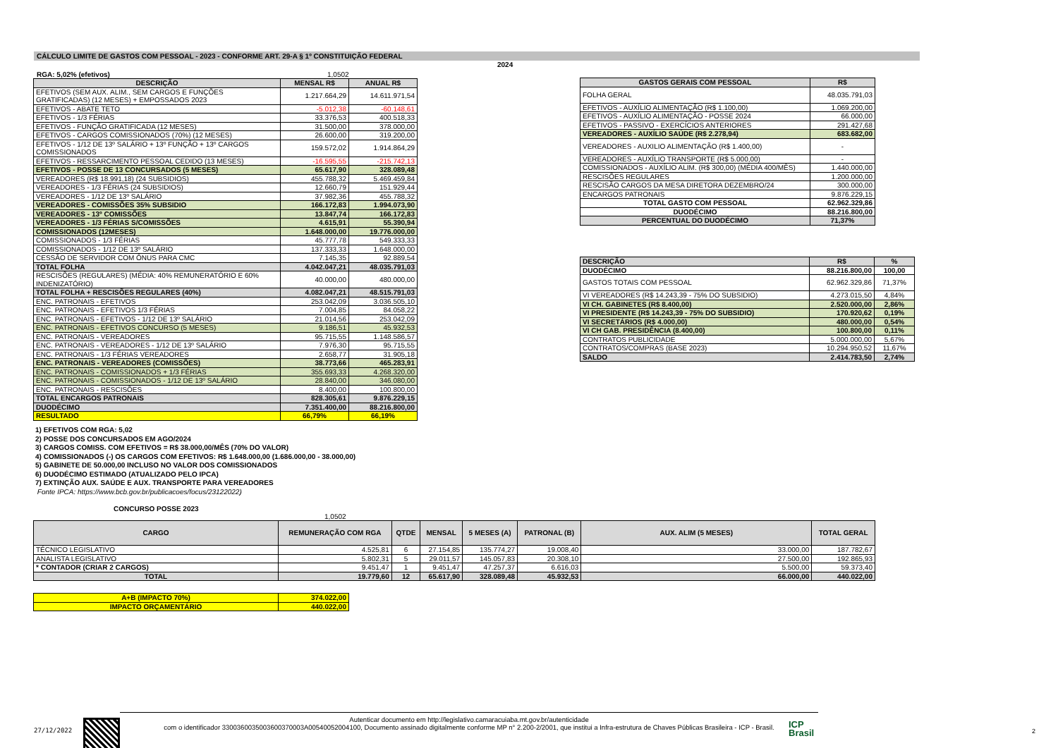CÁLCULO LIMITE DE GASTOS COM PESSOAL - 2023 - CONFORME ART. 29-A § 1º CONSTITUIÇÃO FEDERAL
2024
RGA: 5,02% (efetivos) 1,0502
| DESCRIÇÃO | MENSAL R$ | ANUAL R$ |
| --- | --- | --- |
| EFETIVOS (SEM AUX. ALIM., SEM CARGOS E FUNÇÕES GRATIFICADAS) (12 MESES) + EMPOSSADOS 2023 | 1.217.664,29 | 14.611.971,54 |
| EFETIVOS - ABATE TETO | -5.012,38 | -60.148,61 |
| EFETIVOS - 1/3 FÉRIAS | 33.376,53 | 400.518,33 |
| EFETIVOS - FUNÇÃO GRATIFICADA (12 MESES) | 31.500,00 | 378.000,00 |
| EFETIVOS - CARGOS COMISSIONADOS (70%) (12 MESES) | 26.600,00 | 319.200,00 |
| EFETIVOS - 1/12 DE 13º SALÁRIO + 13º FUNÇÃO + 13º CARGOS COMISSIONADOS | 159.572,02 | 1.914.864,29 |
| EFETIVOS - RESSARCIMENTO PESSOAL CEDIDO (13 MESES) | -16.595,55 | -215.742,13 |
| EFETIVOS - POSSE DE 13 CONCURSADOS (5 MESES) | 65.617,90 | 328.089,48 |
| VEREADORES (R$ 18.991,18) (24 SUBSIDIOS) | 455.788,32 | 5.469.459,84 |
| VEREADORES - 1/3 FÉRIAS (24 SUBSIDIOS) | 12.660,79 | 151.929,44 |
| VEREADORES - 1/12 DE 13º SALÁRIO | 37.982,36 | 455.788,32 |
| VEREADORES - COMISSÕES 35% SUBSIDIO | 166.172,83 | 1.994.073,90 |
| VEREADORES - 13º COMISSÕES | 13.847,74 | 166.172,83 |
| VEREADORES - 1/3 FÉRIAS S/COMISSÕES | 4.615,91 | 55.390,94 |
| COMISSIONADOS (12MESES) | 1.648.000,00 | 19.776.000,00 |
| COMISSIONADOS - 1/3 FÉRIAS | 45.777,78 | 549.333,33 |
| COMISSIONADOS - 1/12 DE 13º SALÁRIO | 137.333,33 | 1.648.000,00 |
| CESSÃO DE SERVIDOR COM ÔNUS PARA CMC | 7.145,35 | 92.889,54 |
| TOTAL FOLHA | 4.042.047,21 | 48.035.791,03 |
| RESCISÕES (REGULARES) (MÉDIA: 40% REMUNERATÓRIO E 60% INDENIZATÓRIO) | 40.000,00 | 480.000,00 |
| TOTAL FOLHA + RESCISÕES REGULARES (40%) | 4.082.047,21 | 48.515.791,03 |
| ENC. PATRONAIS - EFETIVOS | 253.042,09 | 3.036.505,10 |
| ENC. PATRONAIS - EFETIVOS 1/3 FÉRIAS | 7.004,85 | 84.058,22 |
| ENC. PATRONAIS - EFETIVOS - 1/12 DE 13º SALÁRIO | 21.014,56 | 253.042,09 |
| ENC. PATRONAIS - EFETIVOS CONCURSO (5 MESES) | 9.186,51 | 45.932,53 |
| ENC. PATRONAIS - VEREADORES | 95.715,55 | 1.148.586,57 |
| ENC. PATRONAIS - VEREADORES - 1/12 DE 13º SALÁRIO | 7.976,30 | 95.715,55 |
| ENC. PATRONAIS - 1/3 FÉRIAS VEREADORES | 2.658,77 | 31.905,18 |
| ENC. PATRONAIS - VEREADORES (COMISSÕES) | 38.773,66 | 465.283,91 |
| ENC. PATRONAIS - COMISSIONADOS + 1/3 FÉRIAS | 355.693,33 | 4.268.320,00 |
| ENC. PATRONAIS - COMISSIONADOS - 1/12 DE 13º SALÁRIO | 28.840,00 | 346.080,00 |
| ENC. PATRONAIS - RESCISÕES | 8.400,00 | 100.800,00 |
| TOTAL ENCARGOS PATRONAIS | 828.305,61 | 9.876.229,15 |
| DUODÉCIMO | 7.351.400,00 | 88.216.800,00 |
| RESULTADO | 66,79% | 66,19% |
| GASTOS GERAIS COM PESSOAL | R$ |
| --- | --- |
| FOLHA GERAL | 48.035.791,03 |
| EFETIVOS - AUXÍLIO ALIMENTAÇÃO (R$ 1.100,00) | 1.069.200,00 |
| EFETIVOS - AUXÍLIO ALIMENTAÇÃO - POSSE 2024 | 66.000,00 |
| EFETIVOS - PASSIVO - EXERCÍCIOS ANTERIORES | 291.427,68 |
| VEREADORES - AUXÍLIO SAÚDE (R$ 2.278,94) | 683.682,00 |
| VEREADORES - AUXILIO ALIMENTAÇÃO (R$ 1.400,00) | - |
| VEREADORES - AUXÍLIO TRANSPORTE (R$ 5.000,00) | - |
| COMISSIONADOS - AUXÍLIO ALIM. (R$ 300,00) (MÉDIA 400/MÊS) | 1.440.000,00 |
| RESCISÕES REGULARES | 1.200.000,00 |
| RESCISÃO CARGOS DA MESA DIRETORA DEZEMBRO/24 | 300.000,00 |
| ENCARGOS PATRONAIS | 9.876.229,15 |
| TOTAL GASTO COM PESSOAL | 62.962.329,86 |
| DUODÉCIMO | 88.216.800,00 |
| PERCENTUAL DO DUODÉCIMO | 71,37% |
| DESCRIÇÃO | R$ | % |
| --- | --- | --- |
| DUODÉCIMO | 88.216.800,00 | 100,00 |
| GASTOS TOTAIS COM PESSOAL | 62.962.329,86 | 71,37% |
| VI VEREADORES (R$ 14.243,39 - 75% DO SUBSIDIO) | 4.273.015,50 | 4,84% |
| VI CH. GABINETES (R$ 8.400,00) | 2.520.000,00 | 2,86% |
| VI PRESIDENTE (R$ 14.243,39 - 75% DO SUBSIDIO) | 170.920,62 | 0,19% |
| VI SECRETÁRIOS (R$ 4.000,00) | 480.000,00 | 0,54% |
| VI CH GAB. PRESIDÊNCIA (8.400,00) | 100.800,00 | 0,11% |
| CONTRATOS PUBLICIDADE | 5.000.000,00 | 5,67% |
| CONTRATOS/COMPRAS (BASE 2023) | 10.294.950,52 | 11,67% |
| SALDO | 2.414.783,50 | 2,74% |
1) EFETIVOS COM RGA: 5,02
2) POSSE DOS CONCURSADOS EM AGO/2024
3) CARGOS COMISS. COM EFETIVOS = R$ 38.000,00/MÊS (70% DO VALOR)
4) COMISSIONADOS (-) OS CARGOS COM EFETIVOS: R$ 1.648.000,00 (1.686.000,00 - 38.000,00)
5) GABINETE DE 50.000,00 INCLUSO NO VALOR DOS COMISSIONADOS
6) DUODÉCIMO ESTIMADO (ATUALIZADO PELO IPCA)
7) EXTINÇÃO AUX. SAÚDE E AUX. TRANSPORTE PARA VEREADORES
Fonte IPCA: https://www.bcb.gov.br/publicacoes/focus/23122022)
CONCURSO POSSE 2023
1,0502
| CARGO | REMUNERAÇÃO COM RGA | QTDE | MENSAL | 5 MESES (A) | PATRONAL (B) | AUX. ALIM (5 MESES) | TOTAL GERAL |
| --- | --- | --- | --- | --- | --- | --- | --- |
| TÉCNICO LEGISLATIVO | 4.525,81 | 6 | 27.154,85 | 135.774,27 | 19.008,40 | 33.000,00 | 187.782,67 |
| ANALISTA LEGISLATIVO | 5.802,31 | 5 | 29.011,57 | 145.057,83 | 20.308,10 | 27.500,00 | 192.865,93 |
| * CONTADOR (CRIAR 2 CARGOS) | 9.451,47 | 1 | 9.451,47 | 47.257,37 | 6.616,03 | 5.500,00 | 59.373,40 |
| TOTAL | 19.779,60 | 12 | 65.617,90 | 328.089,48 | 45.932,53 | 66.000,00 | 440.022,00 |
| A+B (IMPACTO 70%) | 374.022,00 |
| IMPACTO ORÇAMENTÁRIO | 440.022,00 |
27/12/2022
Autenticar documento em http://legislativo.camaracuiaba.mt.gov.br/autenticidade
com o identificador 3300360035003600370003A00540052004100, Documento assinado digitalmente conforme MP n° 2.200-2/2001, que institui a Infra-estrutura de Chaves Públicas Brasileira - ICP - Brasil.
ICP
Brasil
2